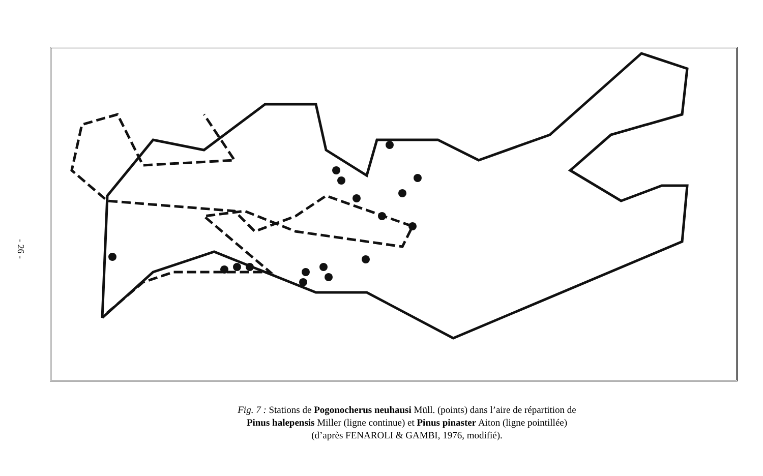- 26 -
Fig. 7 : Stations de Pogonocherus neuhausi Müll. (points) dans l’aire de répartition de
Pinus halepensis Miller (ligne continue) et Pinus pinaster Aiton (ligne pointillée)
(d’après FENAROLI & GAMBI, 1976, modifié).